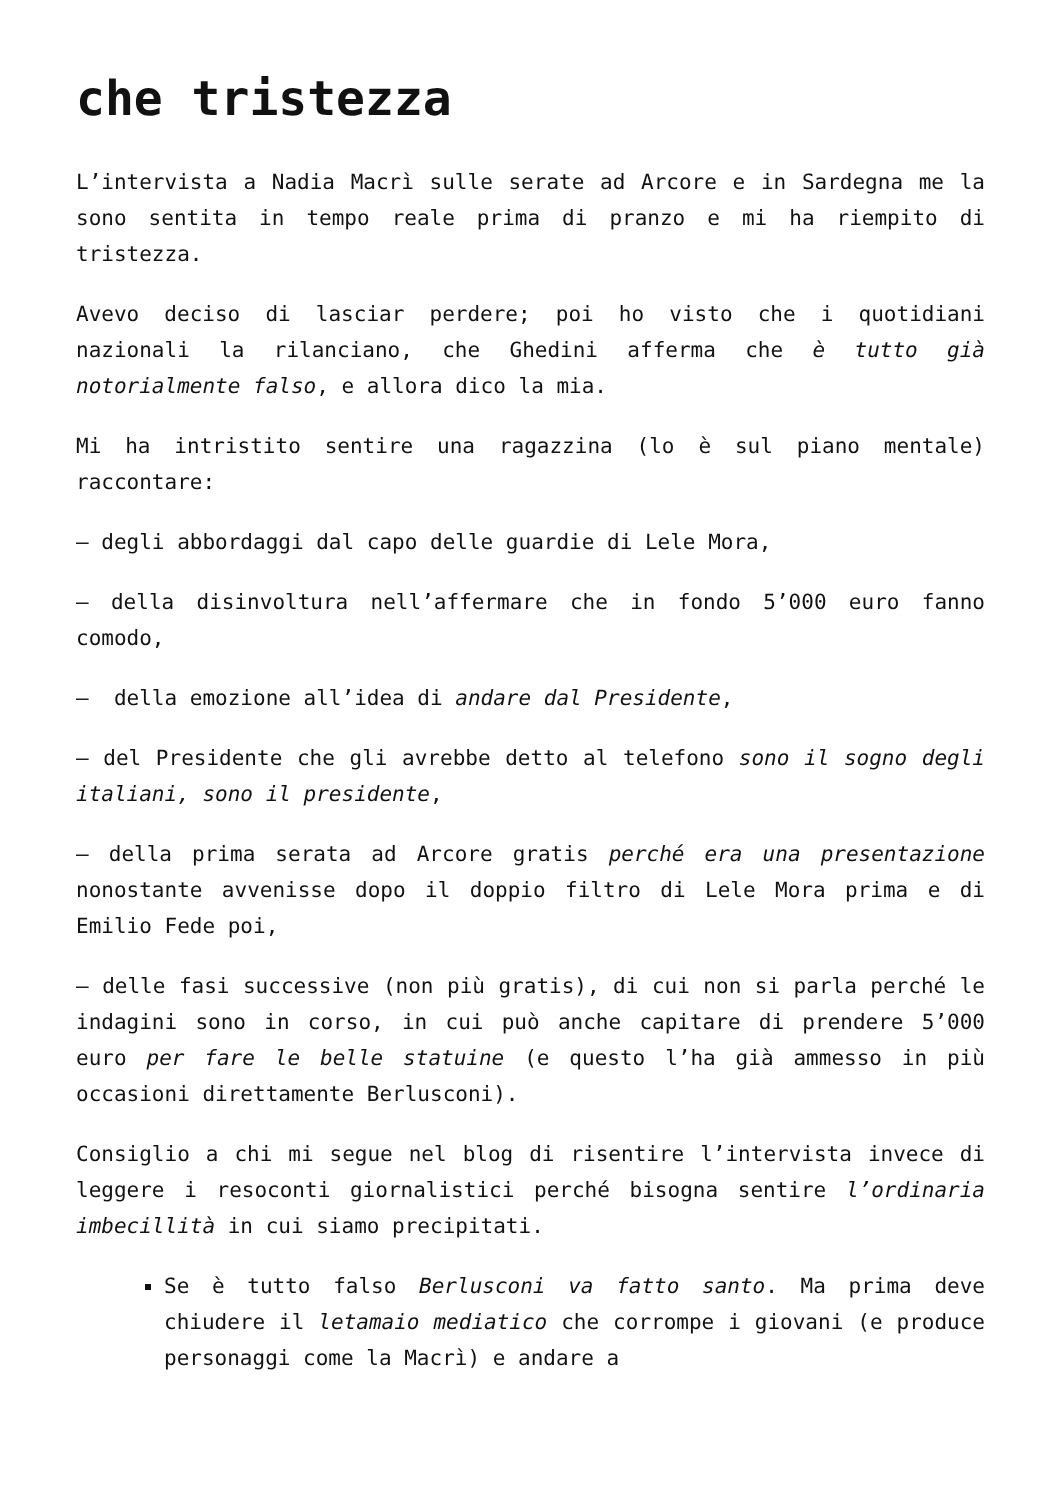che tristezza
L’intervista a Nadia Macrì sulle serate ad Arcore e in Sardegna me la sono sentita in tempo reale prima di pranzo e mi ha riempito di tristezza.
Avevo deciso di lasciar perdere; poi ho visto che i quotidiani nazionali la rilanciano, che Ghedini afferma che è tutto già notorialmente falso, e allora dico la mia.
Mi ha intristito sentire una ragazzina (lo è sul piano mentale) raccontare:
– degli abbordaggi dal capo delle guardie di Lele Mora,
– della disinvoltura nell’affermare che in fondo 5’000 euro fanno comodo,
– della emozione all’idea di andare dal Presidente,
– del Presidente che gli avrebbe detto al telefono sono il sogno degli italiani, sono il presidente,
– della prima serata ad Arcore gratis perché era una presentazione nonostante avvenisse dopo il doppio filtro di Lele Mora prima e di Emilio Fede poi,
– delle fasi successive (non più gratis), di cui non si parla perché le indagini sono in corso, in cui può anche capitare di prendere 5’000 euro per fare le belle statuine (e questo l’ha già ammesso in più occasioni direttamente Berlusconi).
Consiglio a chi mi segue nel blog di risentire l’intervista invece di leggere i resoconti giornalistici perché bisogna sentire l’ordinaria imbecillità in cui siamo precipitati.
Se è tutto falso Berlusconi va fatto santo. Ma prima deve chiudere il letamaio mediatico che corrompe i giovani (e produce personaggi come la Macrì) e andare a